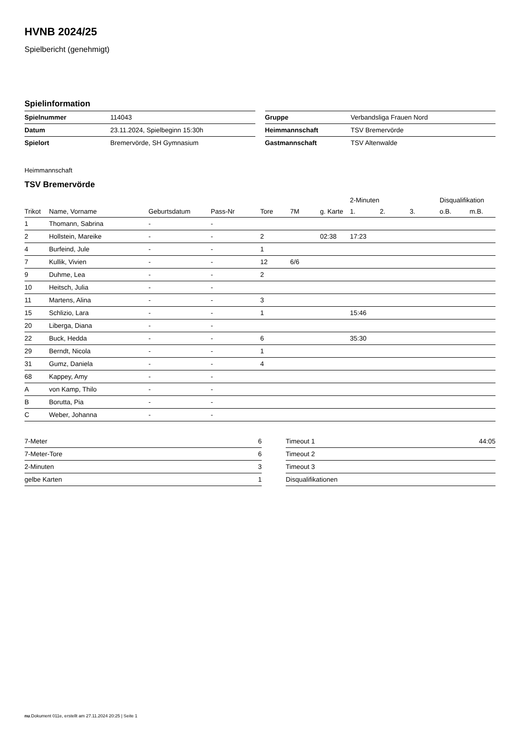HVNB 2024/25
Spielbericht (genehmigt)
Spielinformation
| Spielnummer | 114043 |
| Datum | 23.11.2024, Spielbeginn 15:30h |
| Spielort | Bremervörde, SH Gymnasium |
| Gruppe | Verbandsliga Frauen Nord |
| Heimmannschaft | TSV Bremervörde |
| Gastmannschaft | TSV Altenwalde |
Heimmannschaft
TSV Bremervörde
| | | | | | | | 2-Minuten | | | Disqualifikation | |
| --- | --- | --- | --- | --- | --- | --- | --- | --- | --- | --- | --- |
| Trikot | Name, Vorname | Geburtsdatum | Pass-Nr | Tore | 7M | g. Karte | 1. | 2. | 3. | o.B. | m.B. |
| 1 | Thomann, Sabrina | - | - | | | | | | | | |
| 2 | Hollstein, Mareike | - | - | 2 | | 02:38 | 17:23 | | | | |
| 4 | Burfeind, Jule | - | - | 1 | | | | | | | |
| 7 | Kullik, Vivien | - | - | 12 | 6/6 | | | | | | |
| 9 | Duhme, Lea | - | - | 2 | | | | | | | |
| 10 | Heitsch, Julia | - | - | | | | | | | | |
| 11 | Martens, Alina | - | - | 3 | | | | | | | |
| 15 | Schlizio, Lara | - | - | 1 | | | 15:46 | | | | |
| 20 | Liberga, Diana | - | - | | | | | | | | |
| 22 | Buck, Hedda | - | - | 6 | | | 35:30 | | | | |
| 29 | Berndt, Nicola | - | - | 1 | | | | | | | |
| 31 | Gumz, Daniela | - | - | 4 | | | | | | | |
| 68 | Kappey, Amy | - | - | | | | | | | | |
| A | von Kamp, Thilo | - | - | | | | | | | | |
| B | Borutta, Pia | - | - | | | | | | | | |
| C | Weber, Johanna | - | - | | | | | | | | |
| 7-Meter | 6 |
| 7-Meter-Tore | 6 |
| 2-Minuten | 3 |
| gelbe Karten | 1 |
| Timeout 1 | 44:05 |
| Timeout 2 | |
| Timeout 3 | |
| Disqualifikationen | |
nu.Dokument 011e, erstellt am 27.11.2024 20:25 | Seite 1